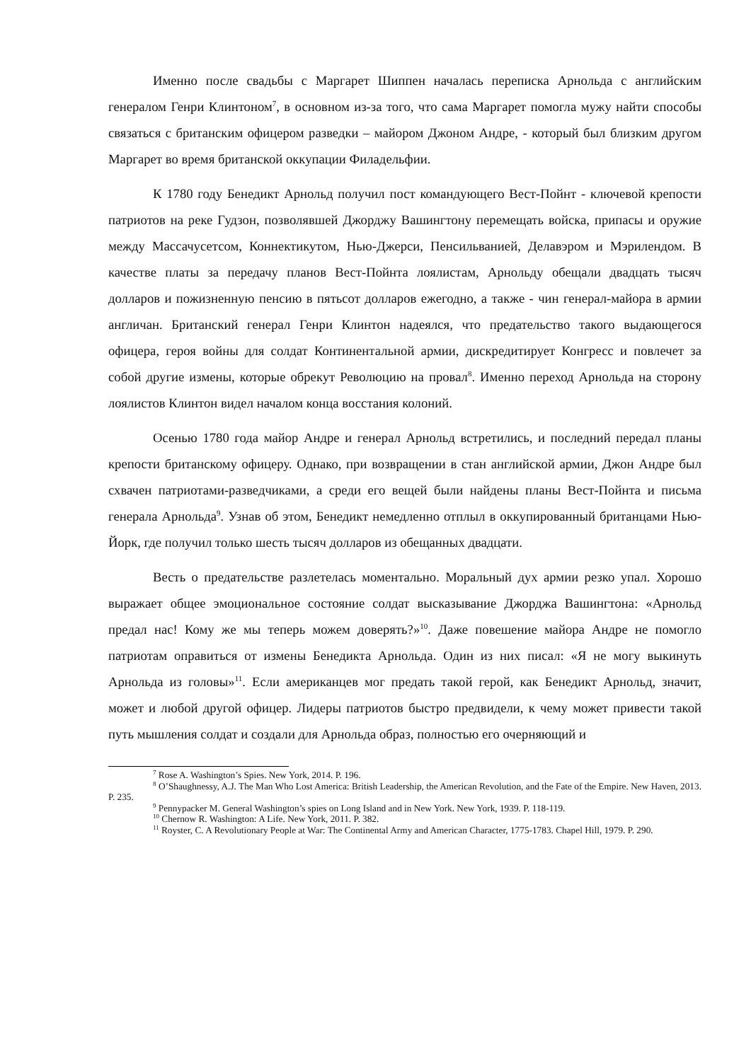Именно после свадьбы с Маргарет Шиппен началась переписка Арнольда с английским генералом Генри Клинтоном<sup>7</sup>, в основном из-за того, что сама Маргарет помогла мужу найти способы связаться с британским офицером разведки – майором Джоном Андре, - который был близким другом Маргарет во время британской оккупации Филадельфии.
К 1780 году Бенедикт Арнольд получил пост командующего Вест-Пойнт - ключевой крепости патриотов на реке Гудзон, позволявшей Джорджу Вашингтону перемещать войска, припасы и оружие между Массачусетсом, Коннектикутом, Нью-Джерси, Пенсильванией, Делавэром и Мэрилендом. В качестве платы за передачу планов Вест-Пойнта лоялистам, Арнольду обещали двадцать тысяч долларов и пожизненную пенсию в пятьсот долларов ежегодно, а также - чин генерал-майора в армии англичан. Британский генерал Генри Клинтон надеялся, что предательство такого выдающегося офицера, героя войны для солдат Континентальной армии, дискредитирует Конгресс и повлечет за собой другие измены, которые обрекут Революцию на провал<sup>8</sup>. Именно переход Арнольда на сторону лоялистов Клинтон видел началом конца восстания колоний.
Осенью 1780 года майор Андре и генерал Арнольд встретились, и последний передал планы крепости британскому офицеру. Однако, при возвращении в стан английской армии, Джон Андре был схвачен патриотами-разведчиками, а среди его вещей были найдены планы Вест-Пойнта и письма генерала Арнольда<sup>9</sup>. Узнав об этом, Бенедикт немедленно отплыл в оккупированный британцами Нью-Йорк, где получил только шесть тысяч долларов из обещанных двадцати.
Весть о предательстве разлетелась моментально. Моральный дух армии резко упал. Хорошо выражает общее эмоциональное состояние солдат высказывание Джорджа Вашингтона: «Арнольд предал нас! Кому же мы теперь можем доверять?»<sup>10</sup>. Даже повешение майора Андре не помогло патриотам оправиться от измены Бенедикта Арнольда. Один из них писал: «Я не могу выкинуть Арнольда из головы»<sup>11</sup>. Если американцев мог предать такой герой, как Бенедикт Арнольд, значит, может и любой другой офицер. Лидеры патриотов быстро предвидели, к чему может привести такой путь мышления солдат и создали для Арнольда образ, полностью его очерняющий и
<sup>7</sup> Rose A. Washington’s Spies. New York, 2014. P. 196.
<sup>8</sup> O’Shaughnessy, A.J. The Man Who Lost America: British Leadership, the American Revolution, and the Fate of the Empire. New Haven, 2013. P. 235.
<sup>9</sup> Pennypacker M. General Washington’s spies on Long Island and in New York. New York, 1939. P. 118-119.
<sup>10</sup> Chernow R. Washington: A Life. New York, 2011. P. 382.
<sup>11</sup> Royster, C. A Revolutionary People at War: The Continental Army and American Character, 1775-1783. Chapel Hill, 1979. P. 290.